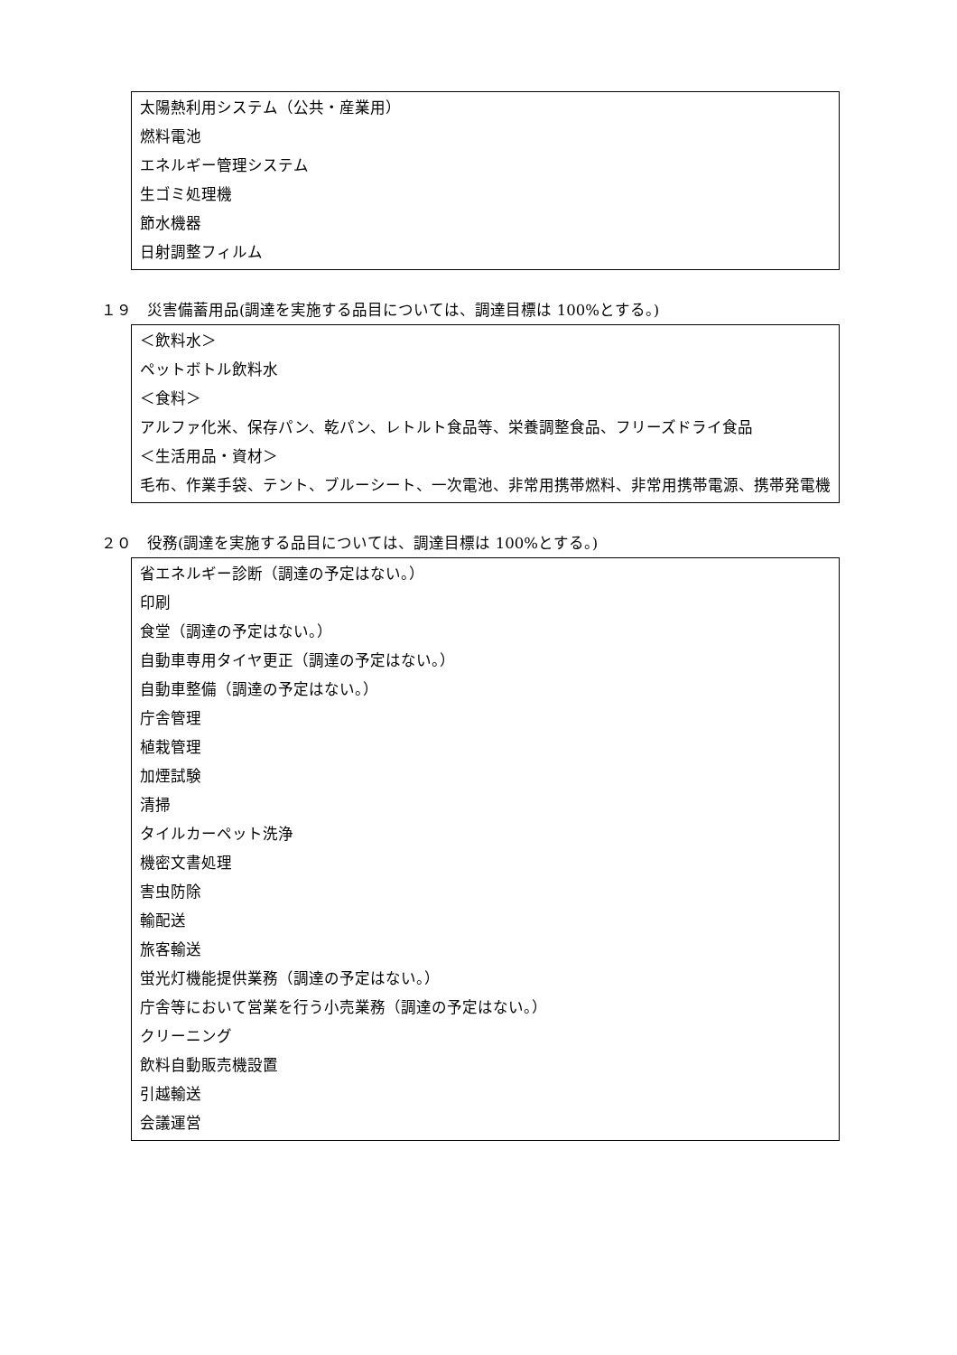太陽熱利用システム（公共・産業用）
燃料電池
エネルギー管理システム
生ゴミ処理機
節水機器
日射調整フィルム
１９　災害備蓄用品(調達を実施する品目については、調達目標は 100%とする。)
＜飲料水＞
ペットボトル飲料水
＜食料＞
アルファ化米、保存パン、乾パン、レトルト食品等、栄養調整食品、フリーズドライ食品
＜生活用品・資材＞
毛布、作業手袋、テント、ブルーシート、一次電池、非常用携帯燃料、非常用携帯電源、携帯発電機
２０　役務(調達を実施する品目については、調達目標は 100%とする。)
省エネルギー診断（調達の予定はない。）
印刷
食堂（調達の予定はない。）
自動車専用タイヤ更正（調達の予定はない。）
自動車整備（調達の予定はない。）
庁舎管理
植栽管理
加煙試験
清掃
タイルカーペット洗浄
機密文書処理
害虫防除
輸配送
旅客輸送
蛍光灯機能提供業務（調達の予定はない。）
庁舎等において営業を行う小売業務（調達の予定はない。）
クリーニング
飲料自動販売機設置
引越輸送
会議運営